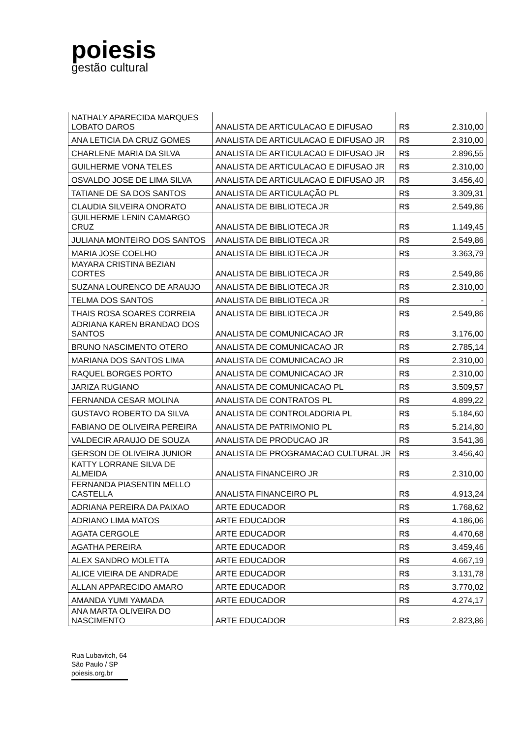poiesis
gestão cultural
| NATHALY APARECIDA MARQUES LOBATO DAROS | ANALISTA DE ARTICULACAO E DIFUSAO | R$ | 2.310,00 |
| ANA LETICIA DA CRUZ GOMES | ANALISTA DE ARTICULACAO E DIFUSAO JR | R$ | 2.310,00 |
| CHARLENE MARIA DA SILVA | ANALISTA DE ARTICULACAO E DIFUSAO JR | R$ | 2.896,55 |
| GUILHERME VONA TELES | ANALISTA DE ARTICULACAO E DIFUSAO JR | R$ | 2.310,00 |
| OSVALDO JOSE DE LIMA SILVA | ANALISTA DE ARTICULACAO E DIFUSAO JR | R$ | 3.456,40 |
| TATIANE DE SA DOS SANTOS | ANALISTA DE ARTICULAÇÃO PL | R$ | 3.309,31 |
| CLAUDIA SILVEIRA ONORATO | ANALISTA DE BIBLIOTECA JR | R$ | 2.549,86 |
| GUILHERME LENIN CAMARGO CRUZ | ANALISTA DE BIBLIOTECA JR | R$ | 1.149,45 |
| JULIANA MONTEIRO DOS SANTOS | ANALISTA DE BIBLIOTECA JR | R$ | 2.549,86 |
| MARIA JOSE COELHO | ANALISTA DE BIBLIOTECA JR | R$ | 3.363,79 |
| MAYARA CRISTINA BEZIAN CORTES | ANALISTA DE BIBLIOTECA JR | R$ | 2.549,86 |
| SUZANA LOURENCO DE ARAUJO | ANALISTA DE BIBLIOTECA JR | R$ | 2.310,00 |
| TELMA DOS SANTOS | ANALISTA DE BIBLIOTECA JR | R$ | - |
| THAIS ROSA SOARES CORREIA | ANALISTA DE BIBLIOTECA JR | R$ | 2.549,86 |
| ADRIANA KAREN BRANDAO DOS SANTOS | ANALISTA DE COMUNICACAO JR | R$ | 3.176,00 |
| BRUNO NASCIMENTO OTERO | ANALISTA DE COMUNICACAO JR | R$ | 2.785,14 |
| MARIANA DOS SANTOS LIMA | ANALISTA DE COMUNICACAO JR | R$ | 2.310,00 |
| RAQUEL BORGES PORTO | ANALISTA DE COMUNICACAO JR | R$ | 2.310,00 |
| JARIZA RUGIANO | ANALISTA DE COMUNICACAO PL | R$ | 3.509,57 |
| FERNANDA CESAR MOLINA | ANALISTA DE CONTRATOS PL | R$ | 4.899,22 |
| GUSTAVO ROBERTO DA SILVA | ANALISTA DE CONTROLADORIA PL | R$ | 5.184,60 |
| FABIANO DE OLIVEIRA PEREIRA | ANALISTA DE PATRIMONIO PL | R$ | 5.214,80 |
| VALDECIR ARAUJO DE SOUZA | ANALISTA DE PRODUCAO JR | R$ | 3.541,36 |
| GERSON DE OLIVEIRA JUNIOR | ANALISTA DE PROGRAMACAO CULTURAL JR | R$ | 3.456,40 |
| KATTY LORRANE SILVA DE ALMEIDA | ANALISTA FINANCEIRO JR | R$ | 2.310,00 |
| FERNANDA PIASENTIN MELLO CASTELLA | ANALISTA FINANCEIRO PL | R$ | 4.913,24 |
| ADRIANA PEREIRA DA PAIXAO | ARTE EDUCADOR | R$ | 1.768,62 |
| ADRIANO LIMA MATOS | ARTE EDUCADOR | R$ | 4.186,06 |
| AGATA CERGOLE | ARTE EDUCADOR | R$ | 4.470,68 |
| AGATHA PEREIRA | ARTE EDUCADOR | R$ | 3.459,46 |
| ALEX SANDRO MOLETTA | ARTE EDUCADOR | R$ | 4.667,19 |
| ALICE VIEIRA DE ANDRADE | ARTE EDUCADOR | R$ | 3.131,78 |
| ALLAN APPARECIDO AMARO | ARTE EDUCADOR | R$ | 3.770,02 |
| AMANDA YUMI YAMADA | ARTE EDUCADOR | R$ | 4.274,17 |
| ANA MARTA OLIVEIRA DO NASCIMENTO | ARTE EDUCADOR | R$ | 2.823,86 |
Rua Lubavitch, 64
São Paulo / SP
poiesis.org.br